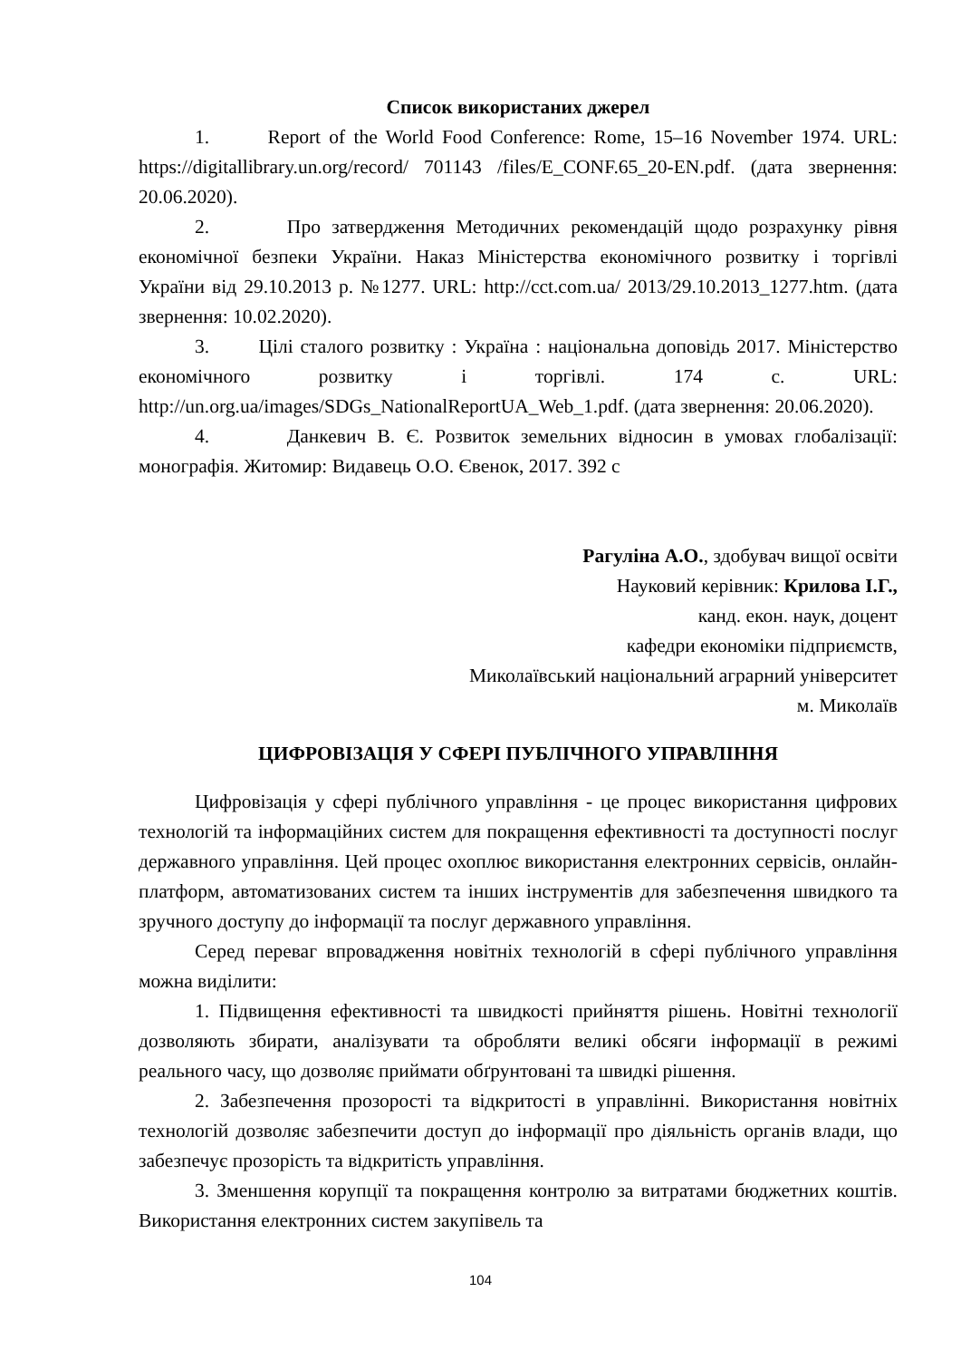Список використаних джерел
1. Report of the World Food Conference: Rome, 15–16 November 1974. URL: https://digitallibrary.un.org/record/ 701143 /files/E_CONF.65_20-EN.pdf. (дата звернення: 20.06.2020).
2. Про затвердження Методичних рекомендацій щодо розрахунку рівня економічної безпеки України. Наказ Міністерства економічного розвитку і торгівлі України від 29.10.2013 р. №1277. URL: http://cct.com.ua/ 2013/29.10.2013_1277.htm. (дата звернення: 10.02.2020).
3. Цілі сталого розвитку : Україна : національна доповідь 2017. Міністерство економічного розвитку і торгівлі. 174 с. URL: http://un.org.ua/images/SDGs_NationalReportUA_Web_1.pdf. (дата звернення: 20.06.2020).
4. Данкевич В. Є. Розвиток земельних відносин в умовах глобалізації: монографія. Житомир: Видавець О.О. Євенок, 2017. 392 с
Рагуліна А.О., здобувач вищої освіти
Науковий керівник: Крилова І.Г.,
канд. екон. наук, доцент
кафедри економіки підприємств,
Миколаївський національний аграрний університет
м. Миколаїв
ЦИФРОВІЗАЦІЯ У СФЕРІ ПУБЛІЧНОГО УПРАВЛІННЯ
Цифровізація у сфері публічного управління - це процес використання цифрових технологій та інформаційних систем для покращення ефективності та доступності послуг державного управління. Цей процес охоплює використання електронних сервісів, онлайн-платформ, автоматизованих систем та інших інструментів для забезпечення швидкого та зручного доступу до інформації та послуг державного управління.
Серед переваг впровадження новітніх технологій в сфері публічного управління можна виділити:
1. Підвищення ефективності та швидкості прийняття рішень. Новітні технології дозволяють збирати, аналізувати та обробляти великі обсяги інформації в режимі реального часу, що дозволяє приймати обґрунтовані та швидкі рішення.
2. Забезпечення прозорості та відкритості в управлінні. Використання новітніх технологій дозволяє забезпечити доступ до інформації про діяльність органів влади, що забезпечує прозорість та відкритість управління.
3. Зменшення корупції та покращення контролю за витратами бюджетних коштів. Використання електронних систем закупівель та
104